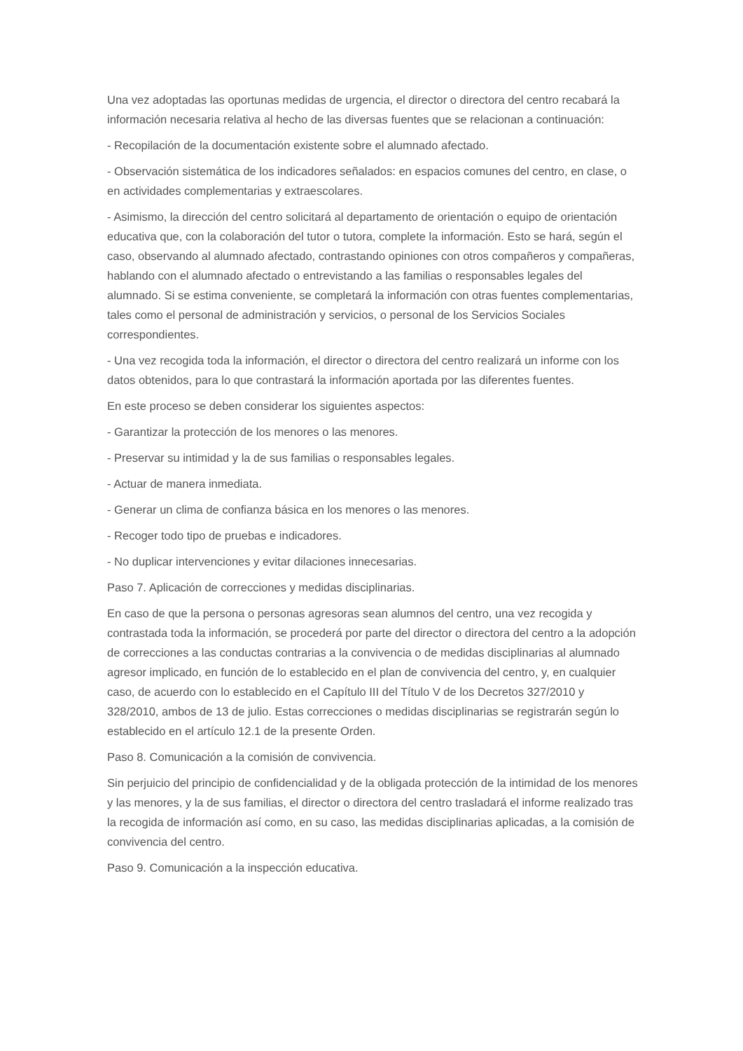Una vez adoptadas las oportunas medidas de urgencia, el director o directora del centro recabará la información necesaria relativa al hecho de las diversas fuentes que se relacionan a continuación:
- Recopilación de la documentación existente sobre el alumnado afectado.
- Observación sistemática de los indicadores señalados: en espacios comunes del centro, en clase, o en actividades complementarias y extraescolares.
- Asimismo, la dirección del centro solicitará al departamento de orientación o equipo de orientación educativa que, con la colaboración del tutor o tutora, complete la información. Esto se hará, según el caso, observando al alumnado afectado, contrastando opiniones con otros compañeros y compañeras, hablando con el alumnado afectado o entrevistando a las familias o responsables legales del alumnado. Si se estima conveniente, se completará la información con otras fuentes complementarias, tales como el personal de administración y servicios, o personal de los Servicios Sociales correspondientes.
- Una vez recogida toda la información, el director o directora del centro realizará un informe con los datos obtenidos, para lo que contrastará la información aportada por las diferentes fuentes.
En este proceso se deben considerar los siguientes aspectos:
- Garantizar la protección de los menores o las menores.
- Preservar su intimidad y la de sus familias o responsables legales.
- Actuar de manera inmediata.
- Generar un clima de confianza básica en los menores o las menores.
- Recoger todo tipo de pruebas e indicadores.
- No duplicar intervenciones y evitar dilaciones innecesarias.
Paso 7. Aplicación de correcciones y medidas disciplinarias.
En caso de que la persona o personas agresoras sean alumnos del centro, una vez recogida y contrastada toda la información, se procederá por parte del director o directora del centro a la adopción de correcciones a las conductas contrarias a la convivencia o de medidas disciplinarias al alumnado agresor implicado, en función de lo establecido en el plan de convivencia del centro, y, en cualquier caso, de acuerdo con lo establecido en el Capítulo III del Título V de los Decretos 327/2010 y 328/2010, ambos de 13 de julio. Estas correcciones o medidas disciplinarias se registrarán según lo establecido en el artículo 12.1 de la presente Orden.
Paso 8. Comunicación a la comisión de convivencia.
Sin perjuicio del principio de confidencialidad y de la obligada protección de la intimidad de los menores y las menores, y la de sus familias, el director o directora del centro trasladará el informe realizado tras la recogida de información así como, en su caso, las medidas disciplinarias aplicadas, a la comisión de convivencia del centro.
Paso 9. Comunicación a la inspección educativa.